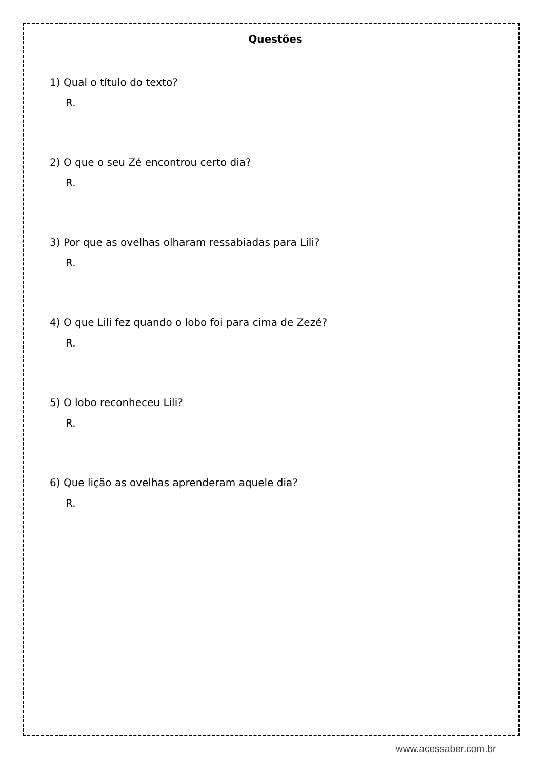Questões
1) Qual o título do texto?
R.
2) O que o seu Zé encontrou certo dia?
R.
3) Por que as ovelhas olharam ressabiadas para Lili?
R.
4) O que Lili fez quando o lobo foi para cima de Zezé?
R.
5) O lobo reconheceu Lili?
R.
6) Que lição as ovelhas aprenderam aquele dia?
R.
www.acessaber.com.br